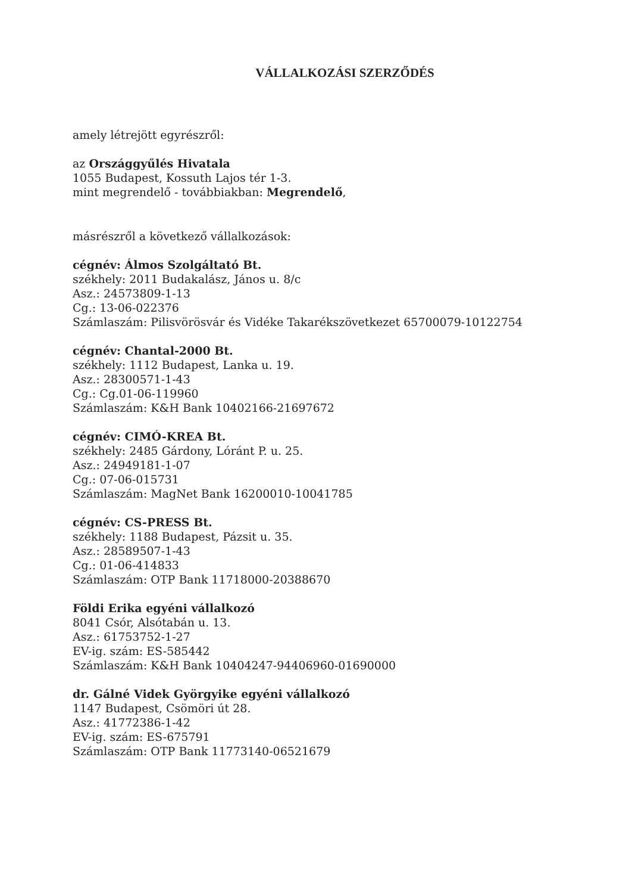VÁLLALKOZÁSI SZERZŐDÉS
amely létrejött egyrészről:
az Országgyűlés Hivatala
1055 Budapest, Kossuth Lajos tér 1-3.
mint megrendelő - továbbiakban: Megrendelő,
másrészről a következő vállalkozások:
cégnév: Álmos Szolgáltató Bt.
székhely: 2011 Budakalász, János u. 8/c
Asz.: 24573809-1-13
Cg.: 13-06-022376
Számlaszám: Pilisvörösvár és Vidéke Takarékszövetkezet 65700079-10122754
cégnév: Chantal-2000 Bt.
székhely: 1112 Budapest, Lanka u. 19.
Asz.: 28300571-1-43
Cg.: Cg.01-06-119960
Számlaszám: K&H Bank 10402166-21697672
cégnév: CIMÓ-KREA Bt.
székhely: 2485 Gárdony, Lóránt P. u. 25.
Asz.: 24949181-1-07
Cg.: 07-06-015731
Számlaszám: MagNet Bank 16200010-10041785
cégnév: CS-PRESS Bt.
székhely: 1188 Budapest, Pázsit u. 35.
Asz.: 28589507-1-43
Cg.: 01-06-414833
Számlaszám: OTP Bank 11718000-20388670
Földi Erika egyéni vállalkozó
8041 Csór, Alsótabán u. 13.
Asz.: 61753752-1-27
EV-ig. szám: ES-585442
Számlaszám: K&H Bank 10404247-94406960-01690000
dr. Gálné Videk Györgyike egyéni vállalkozó
1147 Budapest, Csömöri út 28.
Asz.: 41772386-1-42
EV-ig. szám: ES-675791
Számlaszám: OTP Bank 11773140-06521679